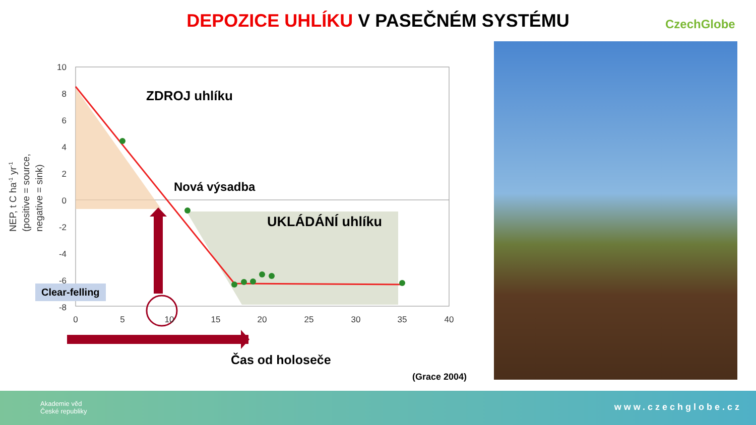DEPOZICE UHLÍKU V PASEČNÉM SYSTÉMU CzechGlobe
10
8
6
4
2
0
-2
-4
-6
-8
0
5
10
15
20
25
30
35
40
NEP, t C ha-1 yr-1
(positive = source,
negative = sink)
ZDROJ uhlíku
Nová výsadba
UKLÁDÁNÍ uhlíku
Clear-felling
Čas od holoseče
(Grace 2004)
Akademie věd
České republiky
www.czechglobe.cz